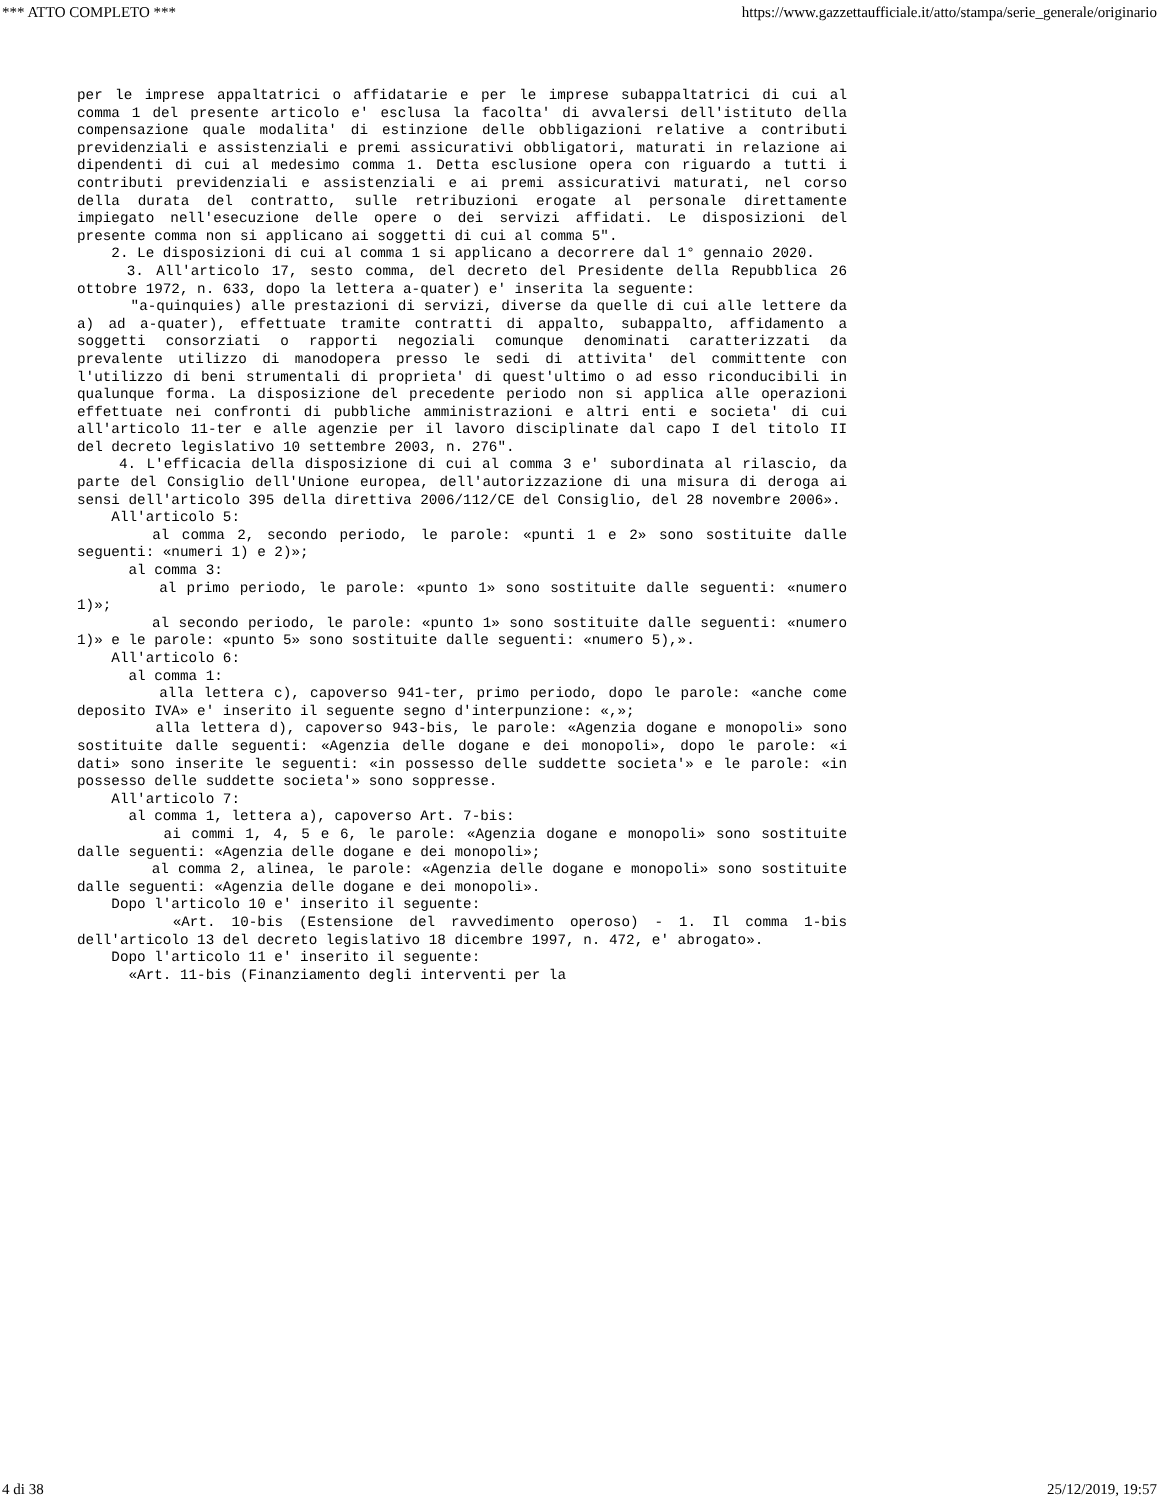*** ATTO COMPLETO *** https://www.gazzettaufficiale.it/atto/stampa/serie_generale/originario
per le imprese appaltatrici o affidatarie e per le imprese subappaltatrici di cui al comma 1 del presente articolo e' esclusa la facolta' di avvalersi dell'istituto della compensazione quale modalita' di estinzione delle obbligazioni relative a contributi previdenziali e assistenziali e premi assicurativi obbligatori, maturati in relazione ai dipendenti di cui al medesimo comma 1. Detta esclusione opera con riguardo a tutti i contributi previdenziali e assistenziali e ai premi assicurativi maturati, nel corso della durata del contratto, sulle retribuzioni erogate al personale direttamente impiegato nell'esecuzione delle opere o dei servizi affidati. Le disposizioni del presente comma non si applicano ai soggetti di cui al comma 5".
2. Le disposizioni di cui al comma 1 si applicano a decorrere dal 1° gennaio 2020.
3. All'articolo 17, sesto comma, del decreto del Presidente della Repubblica 26 ottobre 1972, n. 633, dopo la lettera a-quater) e' inserita la seguente:
"a-quinquies) alle prestazioni di servizi, diverse da quelle di cui alle lettere da a) ad a-quater), effettuate tramite contratti di appalto, subappalto, affidamento a soggetti consorziati o rapporti negoziali comunque denominati caratterizzati da prevalente utilizzo di manodopera presso le sedi di attivita' del committente con l'utilizzo di beni strumentali di proprieta' di quest'ultimo o ad esso riconducibili in qualunque forma. La disposizione del precedente periodo non si applica alle operazioni effettuate nei confronti di pubbliche amministrazioni e altri enti e societa' di cui all'articolo 11-ter e alle agenzie per il lavoro disciplinate dal capo I del titolo II del decreto legislativo 10 settembre 2003, n. 276".
4. L'efficacia della disposizione di cui al comma 3 e' subordinata al rilascio, da parte del Consiglio dell'Unione europea, dell'autorizzazione di una misura di deroga ai sensi dell'articolo 395 della direttiva 2006/112/CE del Consiglio, del 28 novembre 2006».
All'articolo 5:
al comma 2, secondo periodo, le parole: «punti 1 e 2» sono sostituite dalle seguenti: «numeri 1) e 2)»;
al comma 3:
al primo periodo, le parole: «punto 1» sono sostituite dalle seguenti: «numero 1)»;
al secondo periodo, le parole: «punto 1» sono sostituite dalle seguenti: «numero 1)» e le parole: «punto 5» sono sostituite dalle seguenti: «numero 5),».
All'articolo 6:
al comma 1:
alla lettera c), capoverso 941-ter, primo periodo, dopo le parole: «anche come deposito IVA» e' inserito il seguente segno d'interpunzione: «,»;
alla lettera d), capoverso 943-bis, le parole: «Agenzia dogane e monopoli» sono sostituite dalle seguenti: «Agenzia delle dogane e dei monopoli», dopo le parole: «i dati» sono inserite le seguenti: «in possesso delle suddette societa'» e le parole: «in possesso delle suddette societa'» sono soppresse.
All'articolo 7:
al comma 1, lettera a), capoverso Art. 7-bis:
ai commi 1, 4, 5 e 6, le parole: «Agenzia dogane e monopoli» sono sostituite dalle seguenti: «Agenzia delle dogane e dei monopoli»;
al comma 2, alinea, le parole: «Agenzia delle dogane e monopoli» sono sostituite dalle seguenti: «Agenzia delle dogane e dei monopoli».
Dopo l'articolo 10 e' inserito il seguente:
«Art. 10-bis (Estensione del ravvedimento operoso) - 1. Il comma 1-bis dell'articolo 13 del decreto legislativo 18 dicembre 1997, n. 472, e' abrogato».
Dopo l'articolo 11 e' inserito il seguente:
«Art. 11-bis (Finanziamento degli interventi per la
4 di 38 25/12/2019, 19:57